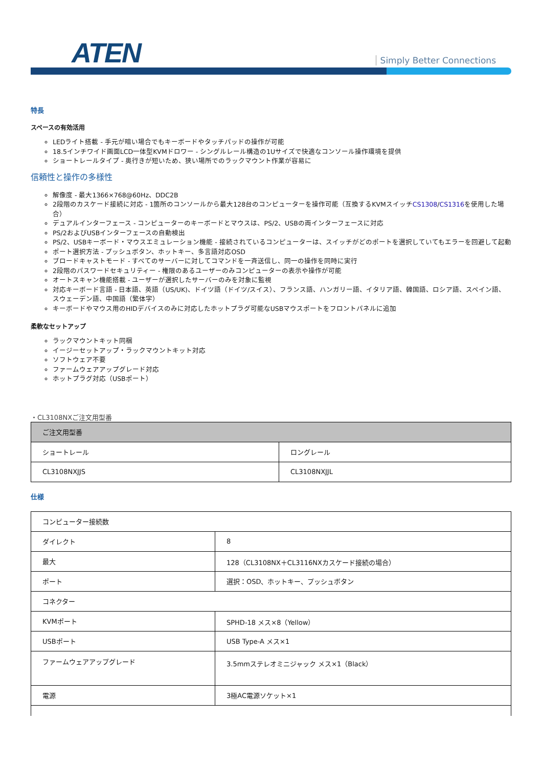ATEN Simply Better Connections
特長
スペースの有効活用
LEDライト搭載 - 手元が暗い場合でもキーボードやタッチパッドの操作が可能
18.5インチワイド画面LCD一体型KVMドロワー - シングルレール構造の1Uサイズで快適なコンソール操作環境を提供
ショートレールタイプ - 奥行きが短いため、狭い場所でのラックマウント作業が容易に
信頼性と操作の多様性
解像度 - 最大1366×768@60Hz、DDC2B
2段階のカスケード接続に対応 - 1箇所のコンソールから最大128台のコンピューターを操作可能（互換するKVMスイッチCS1308/CS1316を使用した場合）
デュアルインターフェース - コンピューターのキーボードとマウスは、PS/2、USBの両インターフェースに対応
PS/2およびUSBインターフェースの自動検出
PS/2、USBキーボード・マウスエミュレーション機能 - 接続されているコンピューターは、スイッチがどのポートを選択していてもエラーを回避して起動
ポート選択方法 - プッシュボタン、ホットキー、多言語対応OSD
ブロードキャストモード - すべてのサーバーに対してコマンドを一斉送信し、同一の操作を同時に実行
2段階のパスワードセキュリティー - 権限のあるユーザーのみコンピューターの表示や操作が可能
オートスキャン機能搭載 - ユーザーが選択したサーバーのみを対象に監視
対応キーボード言語 - 日本語、英語（US/UK)、ドイツ語（ドイツ/スイス）、フランス語、ハンガリー語、イタリア語、韓国語、ロシア語、スペイン語、スウェーデン語、中国語（繁体字）
キーボードやマウス用のHIDデバイスのみに対応したホットプラグ可能なUSBマウスポートをフロントパネルに追加
柔軟なセットアップ
ラックマウントキット同梱
イージーセットアップ・ラックマウントキット対応
ソフトウェア不要
ファームウェアアップグレード対応
ホットプラグ対応（USBポート）
・CL3108NXご注文用型番
| ご注文用型番 | |
| --- | --- |
| ショートレール | ロングレール |
| CL3108NXJJS | CL3108NXJJL |
仕様
| コンピューター接続数 | |
| ダイレクト | 8 |
| 最大 | 128（CL3108NX＋CL3116NXカスケード接続の場合） |
| ポート | 選択：OSD、ホットキー、プッシュボタン |
| コネクター | |
| KVMポート | SPHD-18 メス×8（Yellow） |
| USBポート | USB Type-A メス×1 |
| ファームウェアアップグレード | 3.5mmステレオミニジャック メス×1（Black） |
| 電源 | 3極AC電源ソケット×1 |